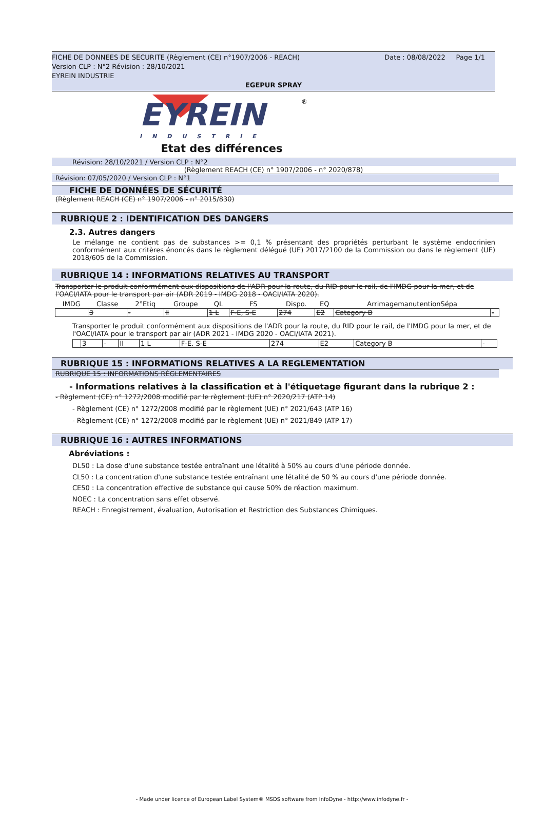Date : 08/08/2022 Page 1/1 FICHE DE DONNEES DE SECURITE (Règlement (CE) n°1907/2006 - REACH)
Version CLP : N°2 Révision : 28/10/2021
EYREIN INDUSTRIE
EGEPUR SPRAY
EYREIN
®
INDUSTRIE
Etat des différences
Révision: 28/10/2021 / Version CLP : N°2
(Règlement REACH (CE) n° 1907/2006 - n° 2020/878)
Révision: 07/05/2020 / Version CLP : N°1
FICHE DE DONNÉES DE SÉCURITÉ
(Règlement REACH (CE) n° 1907/2006 - n° 2015/830)
RUBRIQUE 2 : IDENTIFICATION DES DANGERS
2.3. Autres dangers
Le mélange ne contient pas de substances >= 0,1 % présentant des propriétés perturbant le système endocrinien conformément aux critères énoncés dans le règlement délégué (UE) 2017/2100 de la Commission ou dans le règlement (UE) 2018/605 de la Commission.
RUBRIQUE 14 : INFORMATIONS RELATIVES AU TRANSPORT
Transporter le produit conformément aux dispositions de l'ADR pour la route, du RID pour le rail, de l'IMDG pour la mer, et de l'OACI/IATA pour le transport par air (ADR 2019 - IMDG 2018 - OACI/IATA 2020).
| IMDG | Classe | 2°Etiq | Groupe | QL | FS | Dispo. | EQ | ArrimagemanutentionSépa | |
| --- | --- | --- | --- | --- | --- | --- | --- | --- | --- |
| | 3 | - | II | 1 L | F-E, S-E | 274 | E2 | Category B | - |
Transporter le produit conformément aux dispositions de l'ADR pour la route, du RID pour le rail, de l'IMDG pour la mer, et de l'OACI/IATA pour le transport par air (ADR 2021 - IMDG 2020 - OACI/IATA 2021).
| | 3 | - | II | 1 L | F-E. S-E | 274 | E2 | Category B | - |
RUBRIQUE 15 : INFORMATIONS RELATIVES A LA REGLEMENTATION
RUBRIQUE 15 : INFORMATIONS RÉGLEMENTAIRES
- Informations relatives à la classification et à l'étiquetage figurant dans la rubrique 2 :
- Règlement (CE) n° 1272/2008 modifié par le règlement (UE) n° 2020/217 (ATP 14)
- Règlement (CE) n° 1272/2008 modifié par le règlement (UE) n° 2021/643 (ATP 16)
- Règlement (CE) n° 1272/2008 modifié par le règlement (UE) n° 2021/849 (ATP 17)
RUBRIQUE 16 : AUTRES INFORMATIONS
Abréviations :
DL50 : La dose d'une substance testée entraînant une létalité à 50% au cours d'une période donnée.
CL50 : La concentration d'une substance testée entraînant une létalité de 50 % au cours d'une période donnée.
CE50 : La concentration effective de substance qui cause 50% de réaction maximum.
NOEC : La concentration sans effet observé.
REACH : Enregistrement, évaluation, Autorisation et Restriction des Substances Chimiques.
- Made under licence of European Label System® MSDS software from InfoDyne - http://www.infodyne.fr -